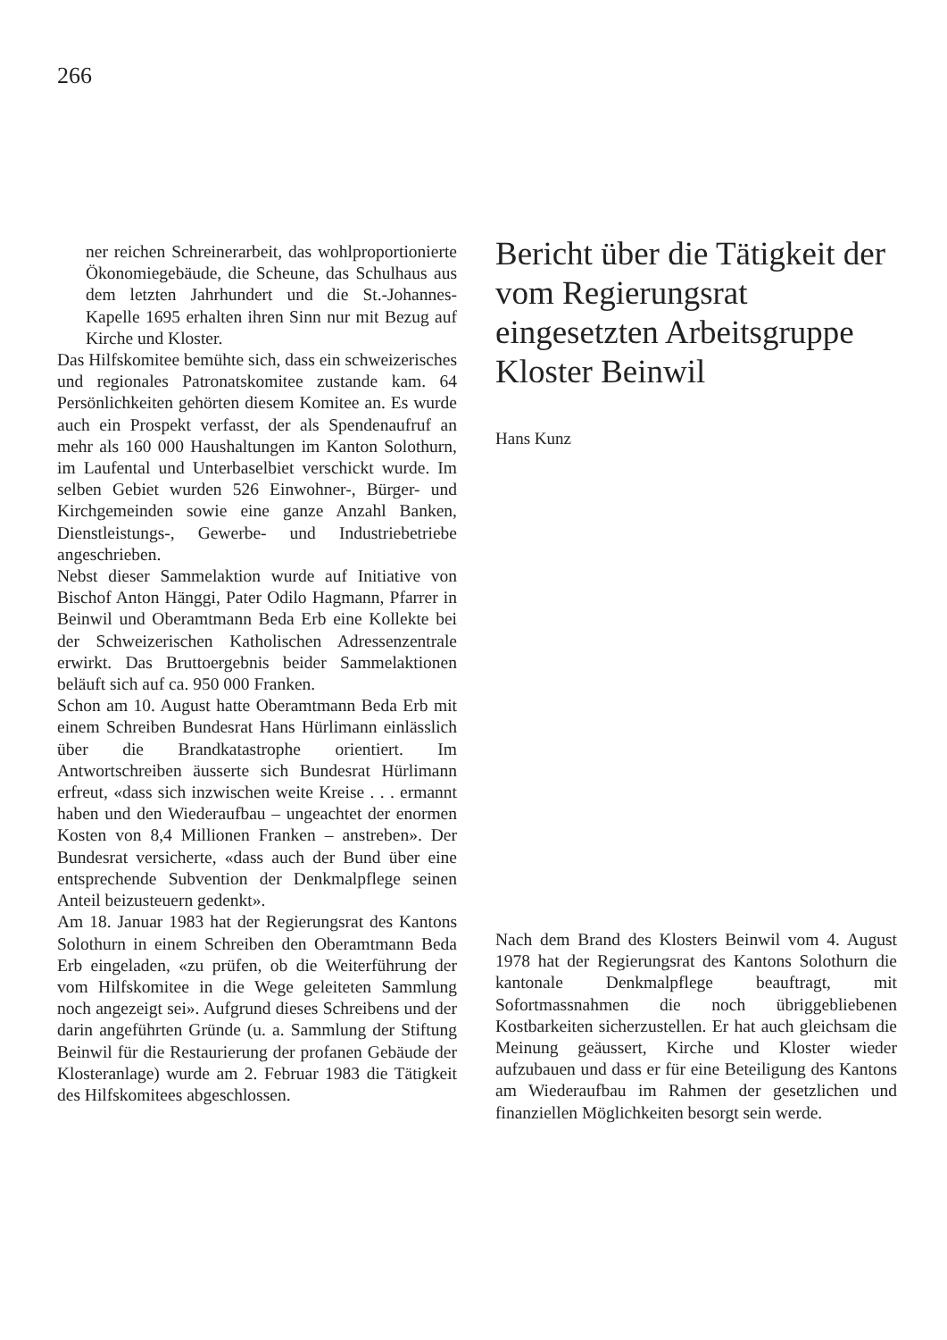266
ner reichen Schreinerarbeit, das wohlproportionierte Ökonomiegebäude, die Scheune, das Schulhaus aus dem letzten Jahrhundert und die St.-Johannes-Kapelle 1695 erhalten ihren Sinn nur mit Bezug auf Kirche und Kloster.
Das Hilfskomitee bemühte sich, dass ein schweizerisches und regionales Patronatskomitee zustande kam. 64 Persönlichkeiten gehörten diesem Komitee an. Es wurde auch ein Prospekt verfasst, der als Spendenaufruf an mehr als 160 000 Haushaltungen im Kanton Solothurn, im Laufental und Unterbaselbiet verschickt wurde. Im selben Gebiet wurden 526 Einwohner-, Bürger- und Kirchgemeinden sowie eine ganze Anzahl Banken, Dienstleistungs-, Gewerbe- und Industriebetriebe angeschrieben.
Nebst dieser Sammelaktion wurde auf Initiative von Bischof Anton Hänggi, Pater Odilo Hagmann, Pfarrer in Beinwil und Oberamtmann Beda Erb eine Kollekte bei der Schweizerischen Katholischen Adressenzentrale erwirkt. Das Bruttoergebnis beider Sammelaktionen beläuft sich auf ca. 950 000 Franken.
Schon am 10. August hatte Oberamtmann Beda Erb mit einem Schreiben Bundesrat Hans Hürlimann einlässlich über die Brandkatastrophe orientiert. Im Antwortschreiben äusserte sich Bundesrat Hürlimann erfreut, «dass sich inzwischen weite Kreise . . . ermannt haben und den Wiederaufbau – ungeachtet der enormen Kosten von 8,4 Millionen Franken – anstreben». Der Bundesrat versicherte, «dass auch der Bund über eine entsprechende Subvention der Denkmalpflege seinen Anteil beizusteuern gedenkt».
Am 18. Januar 1983 hat der Regierungsrat des Kantons Solothurn in einem Schreiben den Oberamtmann Beda Erb eingeladen, «zu prüfen, ob die Weiterführung der vom Hilfskomitee in die Wege geleiteten Sammlung noch angezeigt sei». Aufgrund dieses Schreibens und der darin angeführten Gründe (u. a. Sammlung der Stiftung Beinwil für die Restaurierung der profanen Gebäude der Klosteranlage) wurde am 2. Februar 1983 die Tätigkeit des Hilfskomitees abgeschlossen.
Bericht über die Tätigkeit der vom Regierungsrat eingesetzten Arbeitsgruppe Kloster Beinwil
Hans Kunz
Nach dem Brand des Klosters Beinwil vom 4. August 1978 hat der Regierungsrat des Kantons Solothurn die kantonale Denkmalpflege beauftragt, mit Sofortmassnahmen die noch übriggebliebenen Kostbarkeiten sicherzustellen. Er hat auch gleichsam die Meinung geäussert, Kirche und Kloster wieder aufzubauen und dass er für eine Beteiligung des Kantons am Wiederaufbau im Rahmen der gesetzlichen und finanziellen Möglichkeiten besorgt sein werde.